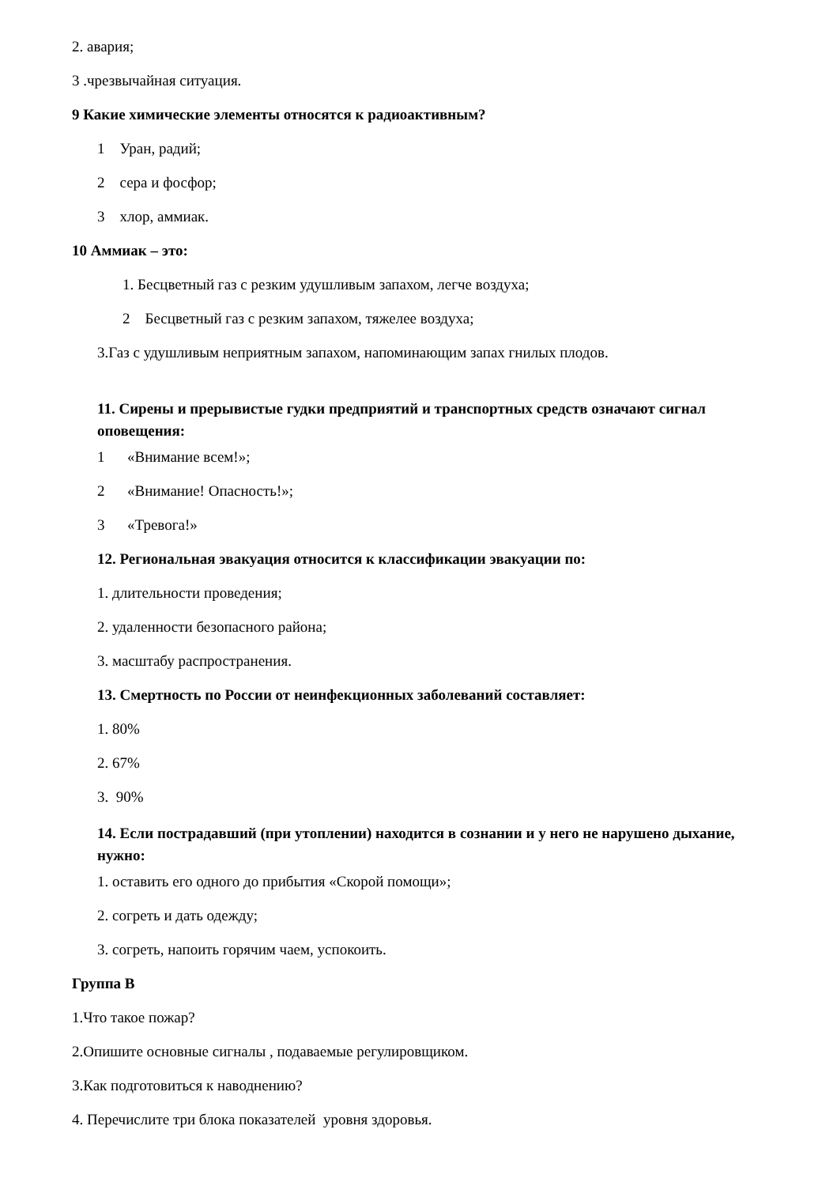2. авария;
3 .чрезвычайная ситуация.
9 Какие химические элементы относятся к радиоактивным?
1 Уран, радий;
2 сера и фосфор;
3 хлор, аммиак.
10 Аммиак – это:
1. Бесцветный газ с резким удушливым запахом, легче воздуха;
2 Бесцветный газ с резким запахом, тяжелее воздуха;
3.Газ с удушливым неприятным запахом, напоминающим запах гнилых плодов.
11. Сирены и прерывистые гудки предприятий и транспортных средств означают сигнал оповещения:
1 «Внимание всем!»;
2 «Внимание! Опасность!»;
3 «Тревога!»
12. Региональная эвакуация относится к классификации эвакуации по:
1. длительности проведения;
2. удаленности безопасного района;
3. масштабу распространения.
13. Смертность по России от неинфекционных заболеваний составляет:
1. 80%
2. 67%
3. 90%
14. Если пострадавший (при утоплении) находится в сознании и у него не нарушено дыхание, нужно:
1. оставить его одного до прибытия «Скорой помощи»;
2. согреть и дать одежду;
3. согреть, напоить горячим чаем, успокоить.
Группа В
1.Что такое пожар?
2.Опишите основные сигналы , подаваемые регулировщиком.
3.Как подготовиться к наводнению?
4. Перечислите три блока показателей уровня здоровья.